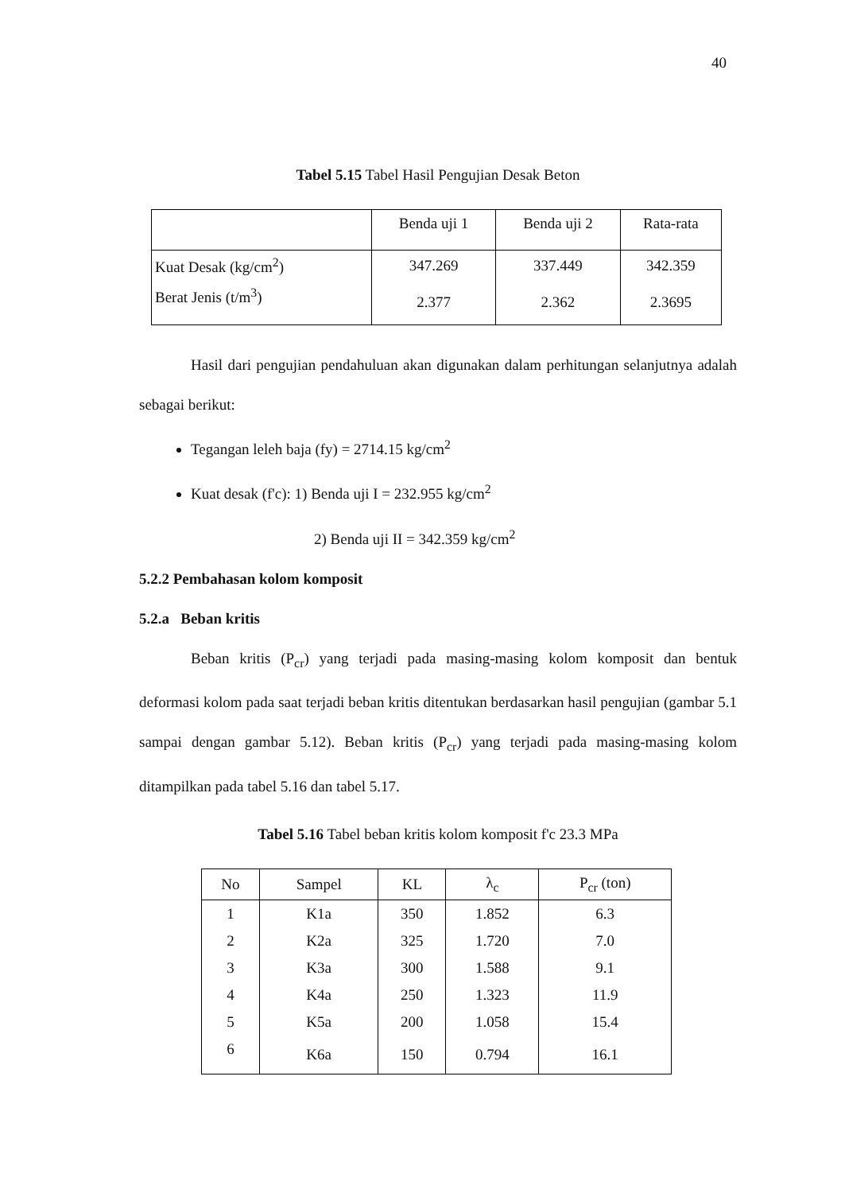40
Tabel 5.15 Tabel Hasil Pengujian Desak Beton
| | Benda uji 1 | Benda uji 2 | Rata-rata |
| Kuat Desak (kg/cm<sup>2</sup>) | 347.269 | 337.449 | 342.359 |
| Berat Jenis (t/m<sup>3</sup>) | 2.377 | 2.362 | 2.3695 |
Hasil dari pengujian pendahuluan akan digunakan dalam perhitungan selanjutnya adalah sebagai berikut:
Tegangan leleh baja (fy) = 2714.15 kg/cm<sup>2</sup>
Kuat desak (f'c): 1) Benda uji I = 232.955 kg/cm<sup>2</sup>
2) Benda uji II = 342.359 kg/cm<sup>2</sup>
5.2.2 Pembahasan kolom komposit
5.2.a Beban kritis
Beban kritis (P<sub>cr</sub>) yang terjadi pada masing-masing kolom komposit dan bentuk deformasi kolom pada saat terjadi beban kritis ditentukan berdasarkan hasil pengujian (gambar 5.1 sampai dengan gambar 5.12). Beban kritis (P<sub>cr</sub>) yang terjadi pada masing-masing kolom ditampilkan pada tabel 5.16 dan tabel 5.17.
Tabel 5.16 Tabel beban kritis kolom komposit f'c 23.3 MPa
| No | Sampel | KL | λ<sub>c</sub> | P<sub>cr</sub> (ton) |
| 1 | K1a | 350 | 1.852 | 6.3 |
| 2 | K2a | 325 | 1.720 | 7.0 |
| 3 | K3a | 300 | 1.588 | 9.1 |
| 4 | K4a | 250 | 1.323 | 11.9 |
| 5 | K5a | 200 | 1.058 | 15.4 |
| 6 | K6a | 150 | 0.794 | 16.1 |